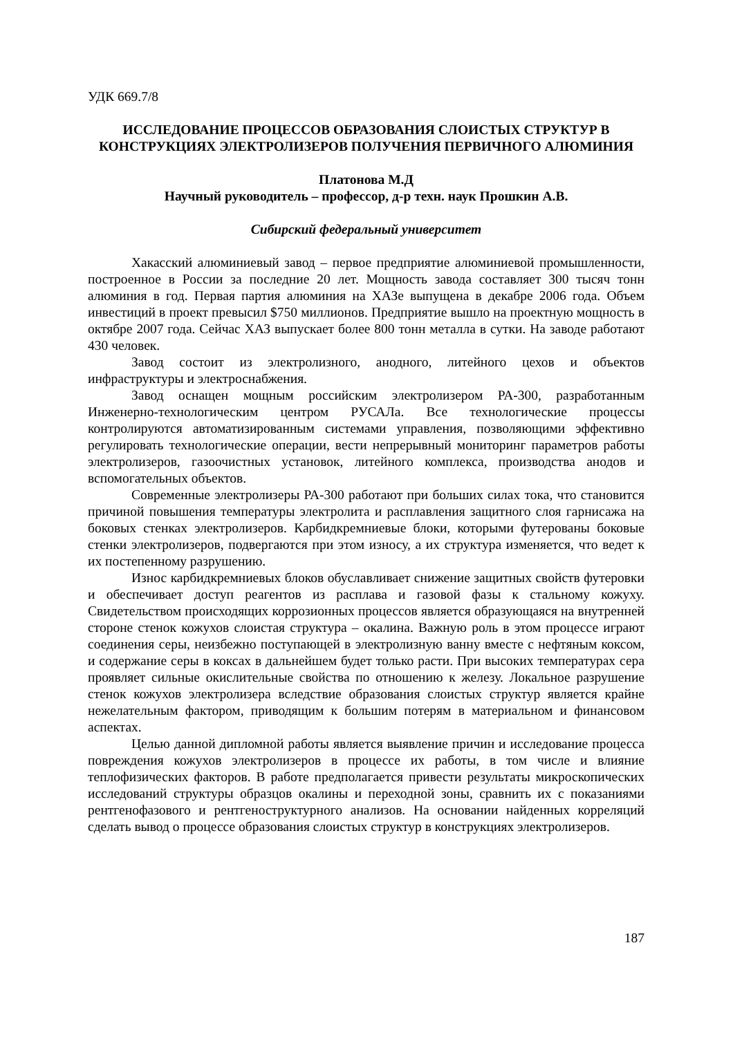УДК 669.7/8
ИССЛЕДОВАНИЕ ПРОЦЕССОВ ОБРАЗОВАНИЯ СЛОИСТЫХ СТРУКТУР В КОНСТРУКЦИЯХ ЭЛЕКТРОЛИЗЕРОВ ПОЛУЧЕНИЯ ПЕРВИЧНОГО АЛЮМИНИЯ
Платонова М.Д
Научный руководитель – профессор, д-р техн. наук Прошкин А.В.
Сибирский федеральный университет
Хакасский алюминиевый завод – первое предприятие алюминиевой промышленности, построенное в России за последние 20 лет. Мощность завода составляет 300 тысяч тонн алюминия в год. Первая партия алюминия на ХАЗе выпущена в декабре 2006 года. Объем инвестиций в проект превысил $750 миллионов. Предприятие вышло на проектную мощность в октябре 2007 года. Сейчас ХАЗ выпускает более 800 тонн металла в сутки. На заводе работают 430 человек.
Завод состоит из электролизного, анодного, литейного цехов и объектов инфраструктуры и электроснабжения.
Завод оснащен мощным российским электролизером РА-300, разработанным Инженерно-технологическим центром РУСАЛа. Все технологические процессы контролируются автоматизированным системами управления, позволяющими эффективно регулировать технологические операции, вести непрерывный мониторинг параметров работы электролизеров, газоочистных установок, литейного комплекса, производства анодов и вспомогательных объектов.
Современные электролизеры РА-300 работают при больших силах тока, что становится причиной повышения температуры электролита и расплавления защитного слоя гарнисажа на боковых стенках электролизеров. Карбидкремниевые блоки, которыми футерованы боковые стенки электролизеров, подвергаются при этом износу, а их структура изменяется, что ведет к их постепенному разрушению.
Износ карбидкремниевых блоков обуславливает снижение защитных свойств футеровки и обеспечивает доступ реагентов из расплава и газовой фазы к стальному кожуху. Свидетельством происходящих коррозионных процессов является образующаяся на внутренней стороне стенок кожухов слоистая структура – окалина. Важную роль в этом процессе играют соединения серы, неизбежно поступающей в электролизную ванну вместе с нефтяным коксом, и содержание серы в коксах в дальнейшем будет только расти. При высоких температурах сера проявляет сильные окислительные свойства по отношению к железу. Локальное разрушение стенок кожухов электролизера вследствие образования слоистых структур является крайне нежелательным фактором, приводящим к большим потерям в материальном и финансовом аспектах.
Целью данной дипломной работы является выявление причин и исследование процесса повреждения кожухов электролизеров в процессе их работы, в том числе и влияние теплофизических факторов. В работе предполагается привести результаты микроскопических исследований структуры образцов окалины и переходной зоны, сравнить их с показаниями рентгенофазового и рентгеноструктурного анализов. На основании найденных корреляций сделать вывод о процессе образования слоистых структур в конструкциях электролизеров.
187